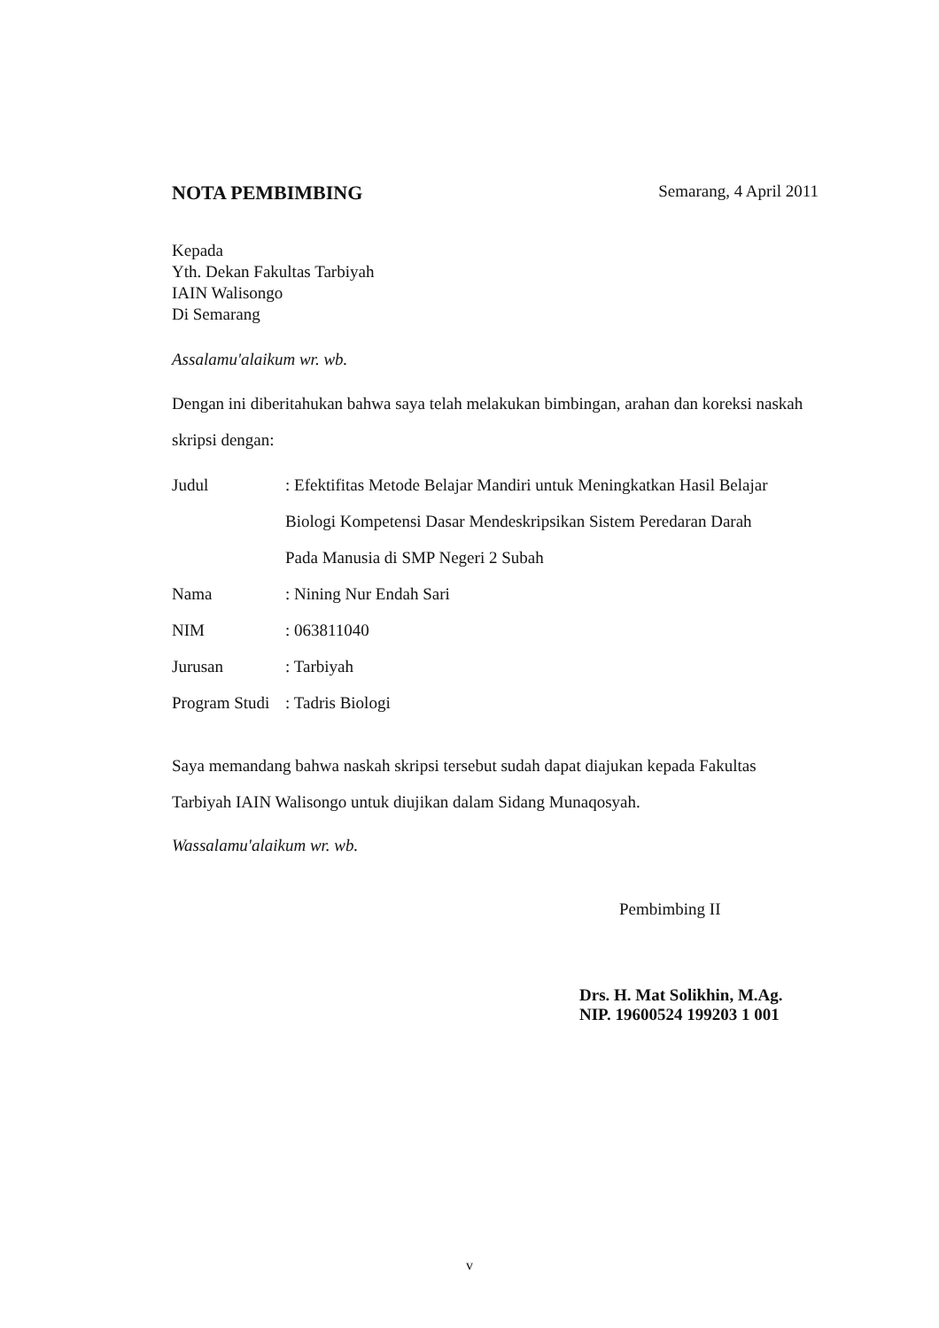NOTA PEMBIMBING Semarang, 4 April 2011
Kepada
Yth. Dekan Fakultas Tarbiyah
IAIN Walisongo
Di Semarang
Assalamu'alaikum wr. wb.
Dengan ini diberitahukan bahwa saya telah melakukan bimbingan, arahan dan koreksi naskah skripsi dengan:
Judul: Efektifitas Metode Belajar Mandiri untuk Meningkatkan Hasil Belajar Biologi Kompetensi Dasar Mendeskripsikan Sistem Peredaran Darah Pada Manusia di SMP Negeri 2 Subah
Nama: Nining Nur Endah Sari
NIM: 063811040
Jurusan: Tarbiyah
Program Studi: Tadris Biologi
Saya memandang bahwa naskah skripsi tersebut sudah dapat diajukan kepada Fakultas Tarbiyah IAIN Walisongo untuk diujikan dalam Sidang Munaqosyah.
Wassalamu'alaikum wr. wb.
Pembimbing II
Drs. H. Mat Solikhin, M.Ag.
NIP. 19600524 199203 1 001
v